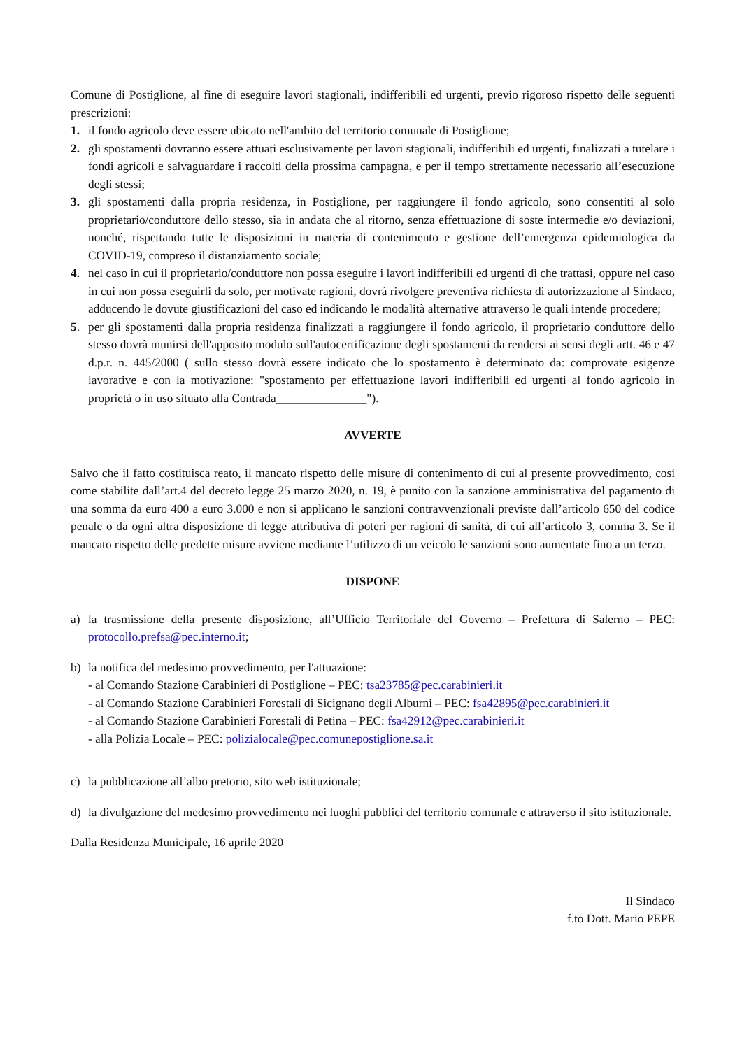Comune di Postiglione, al fine di eseguire lavori stagionali, indifferibili ed urgenti, previo rigoroso rispetto delle seguenti prescrizioni:
1. il fondo agricolo deve essere ubicato nell'ambito del territorio comunale di Postiglione;
2. gli spostamenti dovranno essere attuati esclusivamente per lavori stagionali, indifferibili ed urgenti, finalizzati a tutelare i fondi agricoli e salvaguardare i raccolti della prossima campagna, e per il tempo strettamente necessario all’esecuzione degli stessi;
3. gli spostamenti dalla propria residenza, in Postiglione, per raggiungere il fondo agricolo, sono consentiti al solo proprietario/conduttore dello stesso, sia in andata che al ritorno, senza effettuazione di soste intermedie e/o deviazioni, nonché, rispettando tutte le disposizioni in materia di contenimento e gestione dell’emergenza epidemiologica da COVID-19, compreso il distanziamento sociale;
4. nel caso in cui il proprietario/conduttore non possa eseguire i lavori indifferibili ed urgenti di che trattasi, oppure nel caso in cui non possa eseguirli da solo, per motivate ragioni, dovrà rivolgere preventiva richiesta di autorizzazione al Sindaco, adducendo le dovute giustificazioni del caso ed indicando le modalità alternative attraverso le quali intende procedere;
5. per gli spostamenti dalla propria residenza finalizzati a raggiungere il fondo agricolo, il proprietario conduttore dello stesso dovrà munirsi dell'apposito modulo sull'autocertificazione degli spostamenti da rendersi ai sensi degli artt. 46 e 47 d.p.r. n. 445/2000 ( sullo stesso dovrà essere indicato che lo spostamento è determinato da: comprovate esigenze lavorative e con la motivazione: "spostamento per effettuazione lavori indifferibili ed urgenti al fondo agricolo in proprietà o in uso situato alla Contrada_______________").
AVVERTE
Salvo che il fatto costituisca reato, il mancato rispetto delle misure di contenimento di cui al presente provvedimento, così come stabilite dall’art.4 del decreto legge 25 marzo 2020, n. 19, è punito con la sanzione amministrativa del pagamento di una somma da euro 400 a euro 3.000 e non si applicano le sanzioni contravvenzionali previste dall’articolo 650 del codice penale o da ogni altra disposizione di legge attributiva di poteri per ragioni di sanità, di cui all’articolo 3, comma 3. Se il mancato rispetto delle predette misure avviene mediante l’utilizzo di un veicolo le sanzioni sono aumentate fino a un terzo.
DISPONE
a) la trasmissione della presente disposizione, all’Ufficio Territoriale del Governo – Prefettura di Salerno – PEC: protocollo.prefsa@pec.interno.it;
b) la notifica del medesimo provvedimento, per l'attuazione:
- al Comando Stazione Carabinieri di Postiglione – PEC: tsa23785@pec.carabinieri.it
- al Comando Stazione Carabinieri Forestali di Sicignano degli Alburni – PEC: fsa42895@pec.carabinieri.it
- al Comando Stazione Carabinieri Forestali di Petina – PEC: fsa42912@pec.carabinieri.it
- alla Polizia Locale – PEC: polizialocale@pec.comunepostiglione.sa.it
c) la pubblicazione all’albo pretorio, sito web istituzionale;
d) la divulgazione del medesimo provvedimento nei luoghi pubblici del territorio comunale e attraverso il sito istituzionale.
Dalla Residenza Municipale, 16 aprile 2020
Il Sindaco
f.to Dott. Mario PEPE